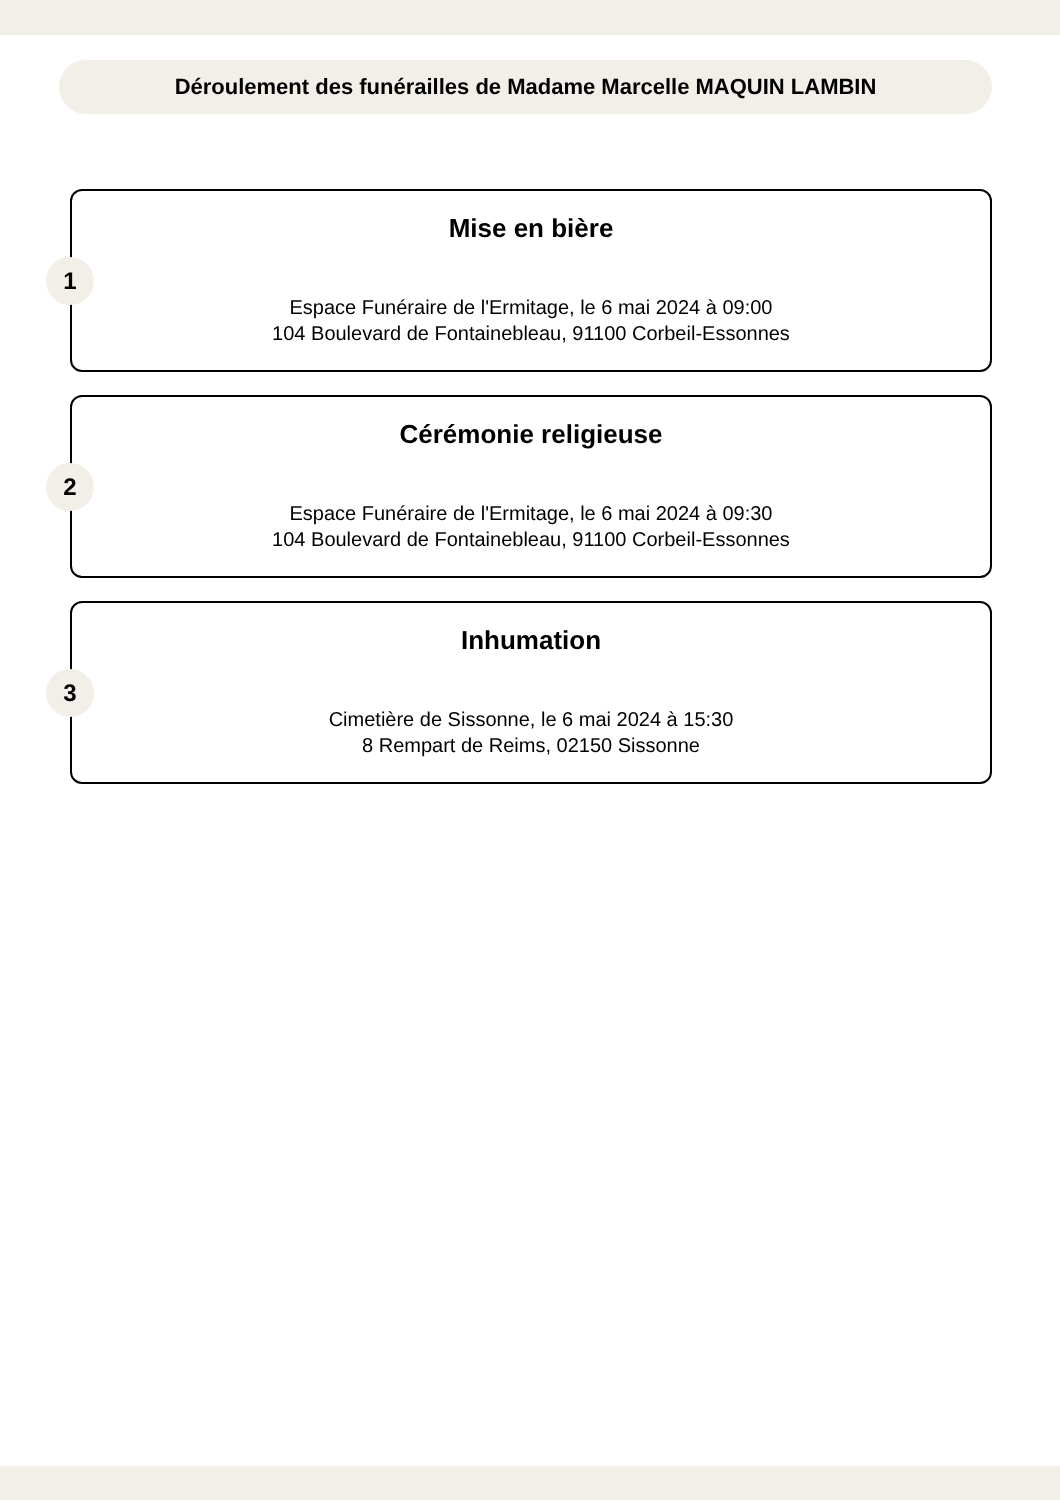Déroulement des funérailles de Madame Marcelle MAQUIN LAMBIN
1
Mise en bière
Espace Funéraire de l'Ermitage, le 6 mai 2024 à 09:00
104 Boulevard de Fontainebleau, 91100 Corbeil-Essonnes
2
Cérémonie religieuse
Espace Funéraire de l'Ermitage, le 6 mai 2024 à 09:30
104 Boulevard de Fontainebleau, 91100 Corbeil-Essonnes
3
Inhumation
Cimetière de Sissonne, le 6 mai 2024 à 15:30
8 Rempart de Reims, 02150 Sissonne